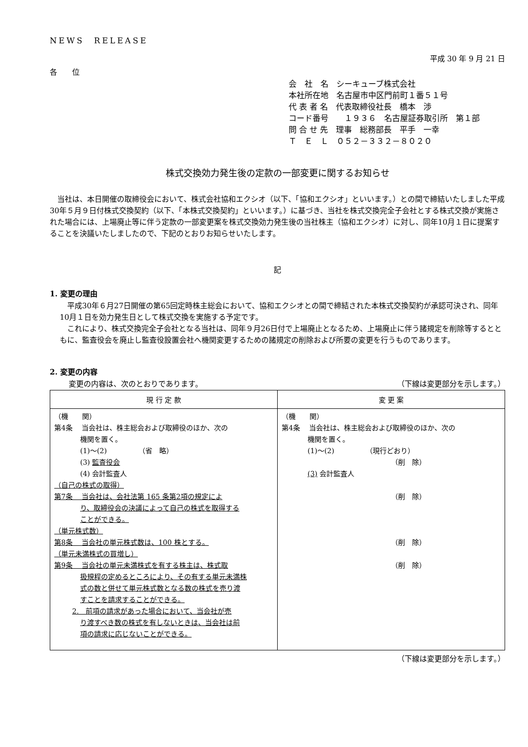NEWS　RELEASE
平成 30 年 9 月 21 日
各　　位
会　社　名　シーキューブ株式会社
本社所在地　名古屋市中区門前町１番５１号
代 表 者 名　代表取締役社長　橋本　渉
コード番号　　１９３６　名古屋証券取引所　第１部
問 合 せ 先　理事　総務部長　平手　一幸
Ｔ　Ｅ　Ｌ　０５２－３３２－８０２０
株式交換効力発生後の定款の一部変更に関するお知らせ
　当社は、本日開催の取締役会において、株式会社協和エクシオ（以下、「協和エクシオ」といいます。）との間で締結いたしました平成30年５月９日付株式交換契約（以下、「本株式交換契約」といいます。）に基づき、当社を株式交換完全子会社とする株式交換が実施された場合には、上場廃止等に伴う定款の一部変更案を株式交換効力発生後の当社株主（協和エクシオ）に対し、同年10月１日に提案することを決議いたしましたので、下記のとおりお知らせいたします。
記
1. 変更の理由
　平成30年６月27日開催の第65回定時株主総会において、協和エクシオとの間で締結された本株式交換契約が承認可決され、同年10月１日を効力発生日として株式交換を実施する予定です。
　これにより、株式交換完全子会社となる当社は、同年９月26日付で上場廃止となるため、上場廃止に伴う諸規定を削除等するとともに、監査役会を廃止し監査役設置会社へ機関変更するための諸規定の削除および所要の変更を行うものであります。
2. 変更の内容
変更の内容は、次のとおりであります。 （下線は変更部分を示します。）
| 現 行 定 款 | 変 更 案 |
| --- | --- |
| （機 関） 第4条 当会社は、株主総会および取締役のほか、次の 機関を置く。 (1)～(2) （省 略） (3) 監査役会 (4) 会計監査人 （自己の株式の取得） 第7条 当会社は、会社法第 165 条第2項の規定によ り、取締役会の決議によって自己の株式を取得する ことができる。 （単元株式数） 第8条 当会社の単元株式数は、100 株とする。 （単元未満株式の買増し） 第9条 当会社の単元未満株式を有する株主は、株式取 扱規程の定めるところにより、その有する単元未満株 式の数と併せて単元株式数となる数の株式を売り渡 すことを請求することができる。 2. 前項の請求があった場合において、当会社が売 り渡すべき数の株式を有しないときは、当会社は前 項の請求に応じないことができる。 | （機 関） 第4条 当会社は、株主総会および取締役のほか、次の 機関を置く。 (1)～(2) （現行どおり） （削 除） (3) 会計監査人 （削 除） （削 除） （削 除） |
（下線は変更部分を示します。）